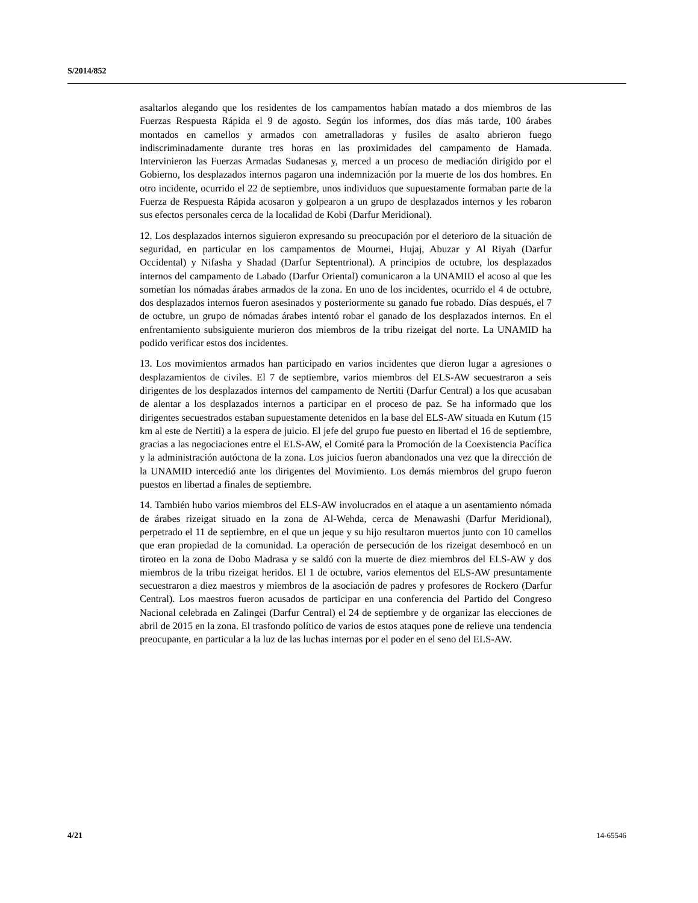S/2014/852
asaltarlos alegando que los residentes de los campamentos habían matado a dos miembros de las Fuerzas Respuesta Rápida el 9 de agosto. Según los informes, dos días más tarde, 100 árabes montados en camellos y armados con ametralladoras y fusiles de asalto abrieron fuego indiscriminadamente durante tres horas en las proximidades del campamento de Hamada. Intervinieron las Fuerzas Armadas Sudanesas y, merced a un proceso de mediación dirigido por el Gobierno, los desplazados internos pagaron una indemnización por la muerte de los dos hombres. En otro incidente, ocurrido el 22 de septiembre, unos individuos que supuestamente formaban parte de la Fuerza de Respuesta Rápida acosaron y golpearon a un grupo de desplazados internos y les robaron sus efectos personales cerca de la localidad de Kobi (Darfur Meridional).
12. Los desplazados internos siguieron expresando su preocupación por el deterioro de la situación de seguridad, en particular en los campamentos de Mournei, Hujaj, Abuzar y Al Riyah (Darfur Occidental) y Nifasha y Shadad (Darfur Septentrional). A principios de octubre, los desplazados internos del campamento de Labado (Darfur Oriental) comunicaron a la UNAMID el acoso al que les sometían los nómadas árabes armados de la zona. En uno de los incidentes, ocurrido el 4 de octubre, dos desplazados internos fueron asesinados y posteriormente su ganado fue robado. Días después, el 7 de octubre, un grupo de nómadas árabes intentó robar el ganado de los desplazados internos. En el enfrentamiento subsiguiente murieron dos miembros de la tribu rizeigat del norte. La UNAMID ha podido verificar estos dos incidentes.
13. Los movimientos armados han participado en varios incidentes que dieron lugar a agresiones o desplazamientos de civiles. El 7 de septiembre, varios miembros del ELS-AW secuestraron a seis dirigentes de los desplazados internos del campamento de Nertiti (Darfur Central) a los que acusaban de alentar a los desplazados internos a participar en el proceso de paz. Se ha informado que los dirigentes secuestrados estaban supuestamente detenidos en la base del ELS-AW situada en Kutum (15 km al este de Nertiti) a la espera de juicio. El jefe del grupo fue puesto en libertad el 16 de septiembre, gracias a las negociaciones entre el ELS-AW, el Comité para la Promoción de la Coexistencia Pacífica y la administración autóctona de la zona. Los juicios fueron abandonados una vez que la dirección de la UNAMID intercedió ante los dirigentes del Movimiento. Los demás miembros del grupo fueron puestos en libertad a finales de septiembre.
14. También hubo varios miembros del ELS-AW involucrados en el ataque a un asentamiento nómada de árabes rizeigat situado en la zona de Al-Wehda, cerca de Menawashi (Darfur Meridional), perpetrado el 11 de septiembre, en el que un jeque y su hijo resultaron muertos junto con 10 camellos que eran propiedad de la comunidad. La operación de persecución de los rizeigat desembocó en un tiroteo en la zona de Dobo Madrasa y se saldó con la muerte de diez miembros del ELS-AW y dos miembros de la tribu rizeigat heridos. El 1 de octubre, varios elementos del ELS-AW presuntamente secuestraron a diez maestros y miembros de la asociación de padres y profesores de Rockero (Darfur Central). Los maestros fueron acusados de participar en una conferencia del Partido del Congreso Nacional celebrada en Zalingei (Darfur Central) el 24 de septiembre y de organizar las elecciones de abril de 2015 en la zona. El trasfondo político de varios de estos ataques pone de relieve una tendencia preocupante, en particular a la luz de las luchas internas por el poder en el seno del ELS-AW.
4/21 14-65546